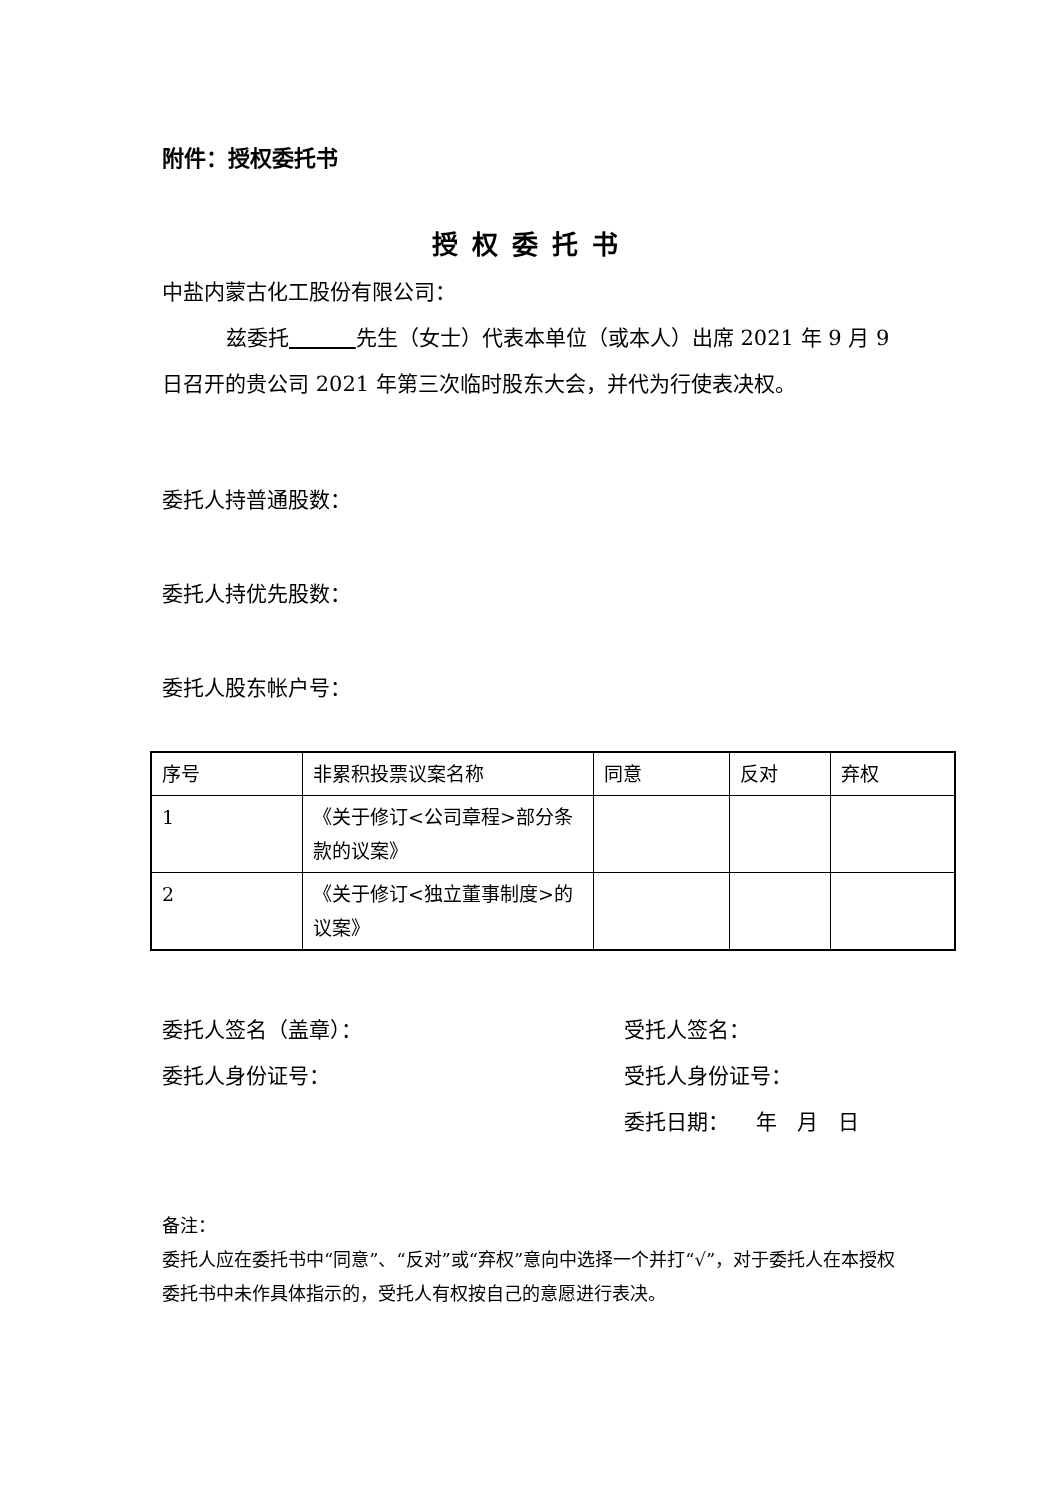附件：授权委托书
授权委托书
中盐内蒙古化工股份有限公司：
兹委托 先生（女士）代表本单位（或本人）出席 2021 年 9 月 9 日召开的贵公司 2021 年第三次临时股东大会，并代为行使表决权。
委托人持普通股数：
委托人持优先股数：
委托人股东帐户号：
| 序号 | 非累积投票议案名称 | 同意 | 反对 | 弃权 |
| 1 | 《关于修订<公司章程>部分条款的议案》 | | | |
| 2 | 《关于修订<独立董事制度>的议案》 | | | |
委托人签名（盖章）：
委托人身份证号：
受托人签名：
受托人身份证号：
委托日期： 年 月 日
备注：
委托人应在委托书中“同意”、“反对”或“弃权”意向中选择一个并打“√”，对于委托人在本授权委托书中未作具体指示的，受托人有权按自己的意愿进行表决。